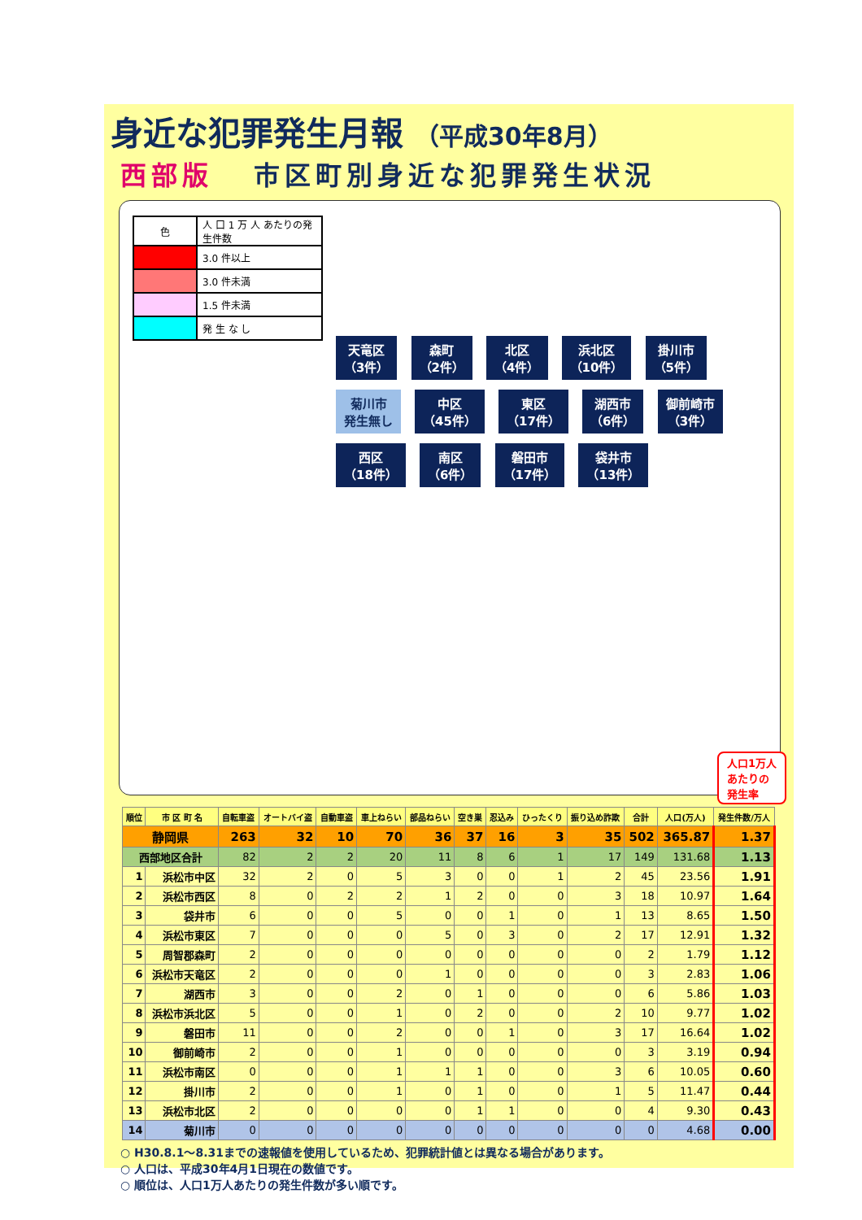身近な犯罪発生月報 （平成30年8月）
西部版 市区町別身近な犯罪発生状況
| 色 | 人 口 1 万 人 あたりの発生件数 |
| | 3.0 件以上 |
| | 3.0 件未満 |
| | 1.5 件未満 |
| | 発 生 な し |
天竜区
（3件） 森町
（2件） 北区
（4件） 浜北区
（10件） 掛川市
（5件） 菊川市
発生無し 中区
（45件） 東区
（17件） 湖西市
（6件） 御前崎市
（3件） 西区
（18件） 南区
（6件） 磐田市
（17件） 袋井市
（13件）
人口1万人
あたりの
発生率
| 順位 | 市 区 町 名 | 自転車盗 | オートバイ盗 | 自動車盗 | 車上ねらい | 部品ねらい | 空き巣 | 忍込み | ひったくり | 振り込め詐欺 | 合計 | 人口(万人) | 発生件数/万人 |
| --- | --- | --- | --- | --- | --- | --- | --- | --- | --- | --- | --- | --- | --- |
| 静岡県 | | 263 | 32 | 10 | 70 | 36 | 37 | 16 | 3 | 35 | 502 | 365.87 | 1.37 |
| 西部地区合計 | | 82 | 2 | 2 | 20 | 11 | 8 | 6 | 1 | 17 | 149 | 131.68 | 1.13 |
| 1 | 浜松市中区 | 32 | 2 | 0 | 5 | 3 | 0 | 0 | 1 | 2 | 45 | 23.56 | 1.91 |
| 2 | 浜松市西区 | 8 | 0 | 2 | 2 | 1 | 2 | 0 | 0 | 3 | 18 | 10.97 | 1.64 |
| 3 | 袋井市 | 6 | 0 | 0 | 5 | 0 | 0 | 1 | 0 | 1 | 13 | 8.65 | 1.50 |
| 4 | 浜松市東区 | 7 | 0 | 0 | 0 | 5 | 0 | 3 | 0 | 2 | 17 | 12.91 | 1.32 |
| 5 | 周智郡森町 | 2 | 0 | 0 | 0 | 0 | 0 | 0 | 0 | 0 | 2 | 1.79 | 1.12 |
| 6 | 浜松市天竜区 | 2 | 0 | 0 | 0 | 1 | 0 | 0 | 0 | 0 | 3 | 2.83 | 1.06 |
| 7 | 湖西市 | 3 | 0 | 0 | 2 | 0 | 1 | 0 | 0 | 0 | 6 | 5.86 | 1.03 |
| 8 | 浜松市浜北区 | 5 | 0 | 0 | 1 | 0 | 2 | 0 | 0 | 2 | 10 | 9.77 | 1.02 |
| 9 | 磐田市 | 11 | 0 | 0 | 2 | 0 | 0 | 1 | 0 | 3 | 17 | 16.64 | 1.02 |
| 10 | 御前崎市 | 2 | 0 | 0 | 1 | 0 | 0 | 0 | 0 | 0 | 3 | 3.19 | 0.94 |
| 11 | 浜松市南区 | 0 | 0 | 0 | 1 | 1 | 1 | 0 | 0 | 3 | 6 | 10.05 | 0.60 |
| 12 | 掛川市 | 2 | 0 | 0 | 1 | 0 | 1 | 0 | 0 | 1 | 5 | 11.47 | 0.44 |
| 13 | 浜松市北区 | 2 | 0 | 0 | 0 | 0 | 1 | 1 | 0 | 0 | 4 | 9.30 | 0.43 |
| 14 | 菊川市 | 0 | 0 | 0 | 0 | 0 | 0 | 0 | 0 | 0 | 0 | 4.68 | 0.00 |
○ H30.8.1～8.31までの速報値を使用しているため、犯罪統計値とは異なる場合があります。
○ 人口は、平成30年4月1日現在の数値です。
○ 順位は、人口1万人あたりの発生件数が多い順です。